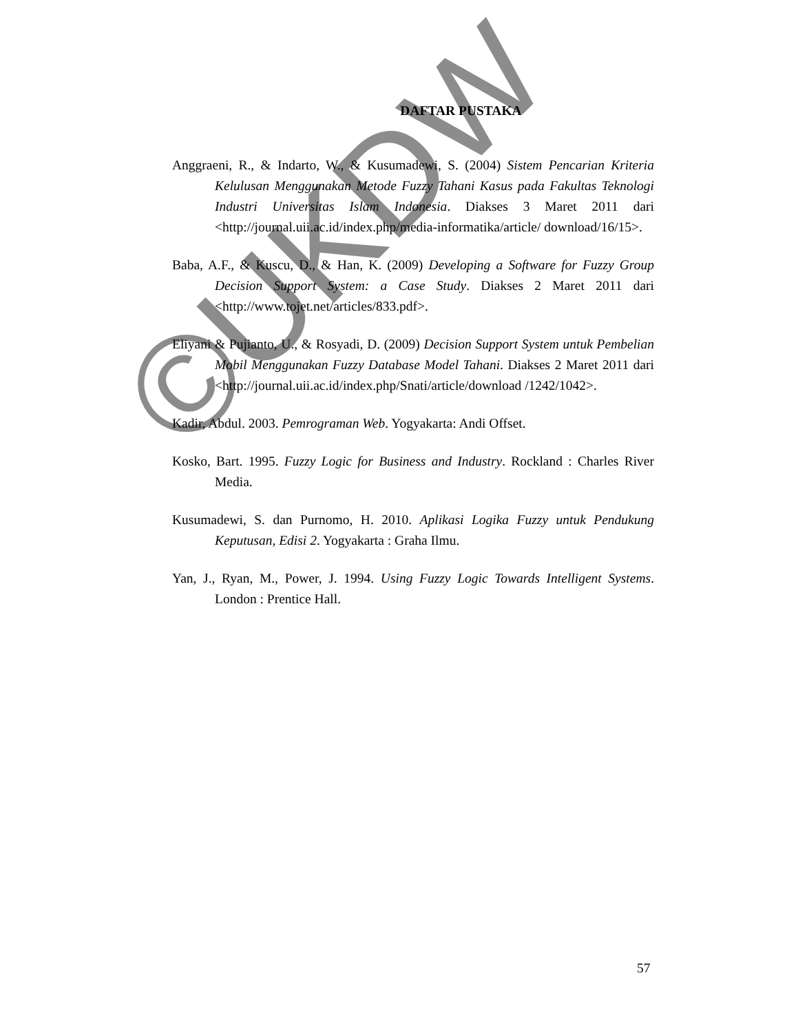DAFTAR PUSTAKA
Anggraeni, R., & Indarto, W., & Kusumadewi, S. (2004) Sistem Pencarian Kriteria Kelulusan Menggunakan Metode Fuzzy Tahani Kasus pada Fakultas Teknologi Industri Universitas Islam Indonesia. Diakses 3 Maret 2011 dari <http://journal.uii.ac.id/index.php/media-informatika/article/ download/16/15>.
Baba, A.F., & Kuscu, D., & Han, K. (2009) Developing a Software for Fuzzy Group Decision Support System: a Case Study. Diakses 2 Maret 2011 dari <http://www.tojet.net/articles/833.pdf>.
Eliyani & Pujianto, U., & Rosyadi, D. (2009) Decision Support System untuk Pembelian Mobil Menggunakan Fuzzy Database Model Tahani. Diakses 2 Maret 2011 dari <http://journal.uii.ac.id/index.php/Snati/article/download /1242/1042>.
Kadir, Abdul. 2003. Pemrograman Web. Yogyakarta: Andi Offset.
Kosko, Bart. 1995. Fuzzy Logic for Business and Industry. Rockland : Charles River Media.
Kusumadewi, S. dan Purnomo, H. 2010. Aplikasi Logika Fuzzy untuk Pendukung Keputusan, Edisi 2. Yogyakarta : Graha Ilmu.
Yan, J., Ryan, M., Power, J. 1994. Using Fuzzy Logic Towards Intelligent Systems. London : Prentice Hall.
©UKDW
57